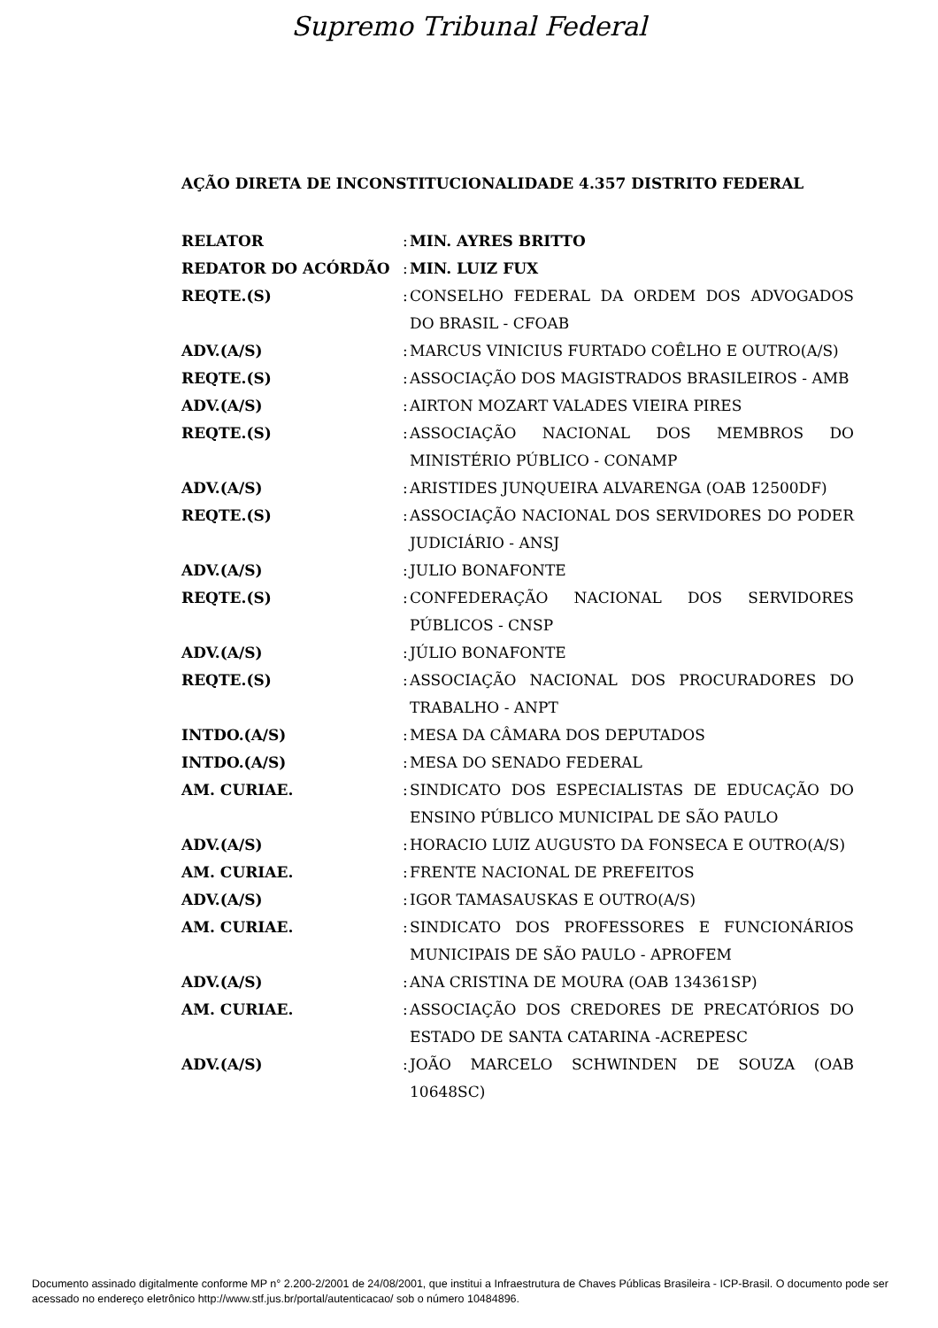Supremo Tribunal Federal
AÇÃO DIRETA DE INCONSTITUCIONALIDADE 4.357 DISTRITO FEDERAL
| RELATOR | : | MIN. AYRES BRITTO |
| REDATOR DO ACÓRDÃO | : | MIN. LUIZ FUX |
| REQTE.(S) | : | CONSELHO FEDERAL DA ORDEM DOS ADVOGADOS DO BRASIL - CFOAB |
| ADV.(A/S) | : | MARCUS VINICIUS FURTADO COÊLHO E OUTRO(A/S) |
| REQTE.(S) | : | ASSOCIAÇÃO DOS MAGISTRADOS BRASILEIROS - AMB |
| ADV.(A/S) | : | AIRTON MOZART VALADES VIEIRA PIRES |
| REQTE.(S) | : | ASSOCIAÇÃO NACIONAL DOS MEMBROS DO MINISTÉRIO PÚBLICO - CONAMP |
| ADV.(A/S) | : | ARISTIDES JUNQUEIRA ALVARENGA (OAB 12500DF) |
| REQTE.(S) | : | ASSOCIAÇÃO NACIONAL DOS SERVIDORES DO PODER JUDICIÁRIO - ANSJ |
| ADV.(A/S) | : | JULIO BONAFONTE |
| REQTE.(S) | : | CONFEDERAÇÃO NACIONAL DOS SERVIDORES PÚBLICOS - CNSP |
| ADV.(A/S) | : | JÚLIO BONAFONTE |
| REQTE.(S) | : | ASSOCIAÇÃO NACIONAL DOS PROCURADORES DO TRABALHO - ANPT |
| INTDO.(A/S) | : | MESA DA CÂMARA DOS DEPUTADOS |
| INTDO.(A/S) | : | MESA DO SENADO FEDERAL |
| AM. CURIAE. | : | SINDICATO DOS ESPECIALISTAS DE EDUCAÇÃO DO ENSINO PÚBLICO MUNICIPAL DE SÃO PAULO |
| ADV.(A/S) | : | HORACIO LUIZ AUGUSTO DA FONSECA E OUTRO(A/S) |
| AM. CURIAE. | : | FRENTE NACIONAL DE PREFEITOS |
| ADV.(A/S) | : | IGOR TAMASAUSKAS E OUTRO(A/S) |
| AM. CURIAE. | : | SINDICATO DOS PROFESSORES E FUNCIONÁRIOS MUNICIPAIS DE SÃO PAULO - APROFEM |
| ADV.(A/S) | : | ANA CRISTINA DE MOURA (OAB 134361SP) |
| AM. CURIAE. | : | ASSOCIAÇÃO DOS CREDORES DE PRECATÓRIOS DO ESTADO DE SANTA CATARINA -ACREPESC |
| ADV.(A/S) | : | JOÃO MARCELO SCHWINDEN DE SOUZA (OAB 10648SC) |
Documento assinado digitalmente conforme MP n° 2.200-2/2001 de 24/08/2001, que institui a Infraestrutura de Chaves Públicas Brasileira - ICP-Brasil. O documento pode ser acessado no endereço eletrônico http://www.stf.jus.br/portal/autenticacao/ sob o número 10484896.